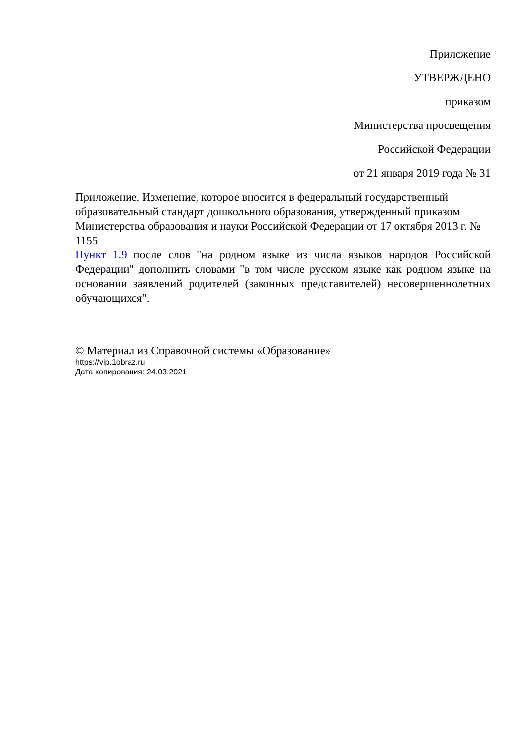Приложение
УТВЕРЖДЕНО
приказом
Министерства просвещения
Российской Федерации
от 21 января 2019 года № 31
Приложение. Изменение, которое вносится в федеральный государственный образовательный стандарт дошкольного образования, утвержденный приказом Министерства образования и науки Российской Федерации от 17 октября 2013 г. № 1155
Пункт 1.9 после слов "на родном языке из числа языков народов Российской Федерации" дополнить словами "в том числе русском языке как родном языке на основании заявлений родителей (законных представителей) несовершеннолетних обучающихся".
© Материал из Справочной системы «Образование»
https://vip.1obraz.ru
Дата копирования: 24.03.2021